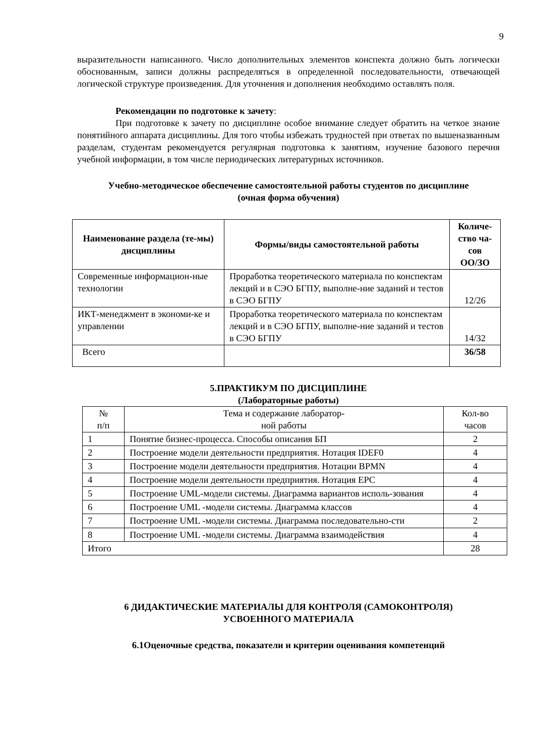9
выразительности написанного. Число дополнительных элементов конспекта должно быть логически обоснованным, записи должны распределяться в определенной последовательности, отвечающей логической структуре произведения. Для уточнения и дополнения необходимо оставлять поля.
Рекомендации по подготовке к зачету:
При подготовке к зачету по дисциплине особое внимание следует обратить на четкое знание понятийного аппарата дисциплины. Для того чтобы избежать трудностей при ответах по вышеназванным разделам, студентам рекомендуется регулярная подготовка к занятиям, изучение базового перечня учебной информации, в том числе периодических литературных источников.
Учебно-методическое обеспечение самостоятельной работы студентов по дисциплине
(очная форма обучения)
| Наименование раздела (те-мы) дисциплины | Формы/виды самостоятельной работы | Количе-ство ча-сов ОО/ЗО |
| --- | --- | --- |
| Современные информацион-ные технологии | Проработка теоретического материала по конспектам лекций и в СЭО БГПУ, выполне-ние заданий и тестов в СЭО БГПУ | 12/26 |
| ИКТ-менеджмент в экономи-ке и управлении | Проработка теоретического материала по конспектам лекций и в СЭО БГПУ, выполне-ние заданий и тестов в СЭО БГПУ | 14/32 |
| Всего | | 36/58 |
5.ПРАКТИКУМ ПО ДИСЦИПЛИНЕ
(Лабораторные работы)
| № п/п | Тема и содержание лаборатор- ной работы | Кол-во часов |
| 1 | Понятие бизнес-процесса. Способы описания БП | 2 |
| 2 | Построение модели деятельности предприятия. Нотация IDEF0 | 4 |
| 3 | Построение модели деятельности предприятия. Нотации BPMN | 4 |
| 4 | Построение модели деятельности предприятия. Нотация EPC | 4 |
| 5 | Построение UML-модели системы. Диаграмма вариантов исполь-зования | 4 |
| 6 | Построение UML -модели системы. Диаграмма классов | 4 |
| 7 | Построение UML -модели системы. Диаграмма последовательно-сти | 2 |
| 8 | Построение UML -модели системы. Диаграмма взаимодействия | 4 |
| Итого | | 28 |
6 ДИДАКТИЧЕСКИЕ МАТЕРИАЛЫ ДЛЯ КОНТРОЛЯ (САМОКОНТРОЛЯ)
УСВОЕННОГО МАТЕРИАЛА
6.1Оценочные средства, показатели и критерии оценивания компетенций